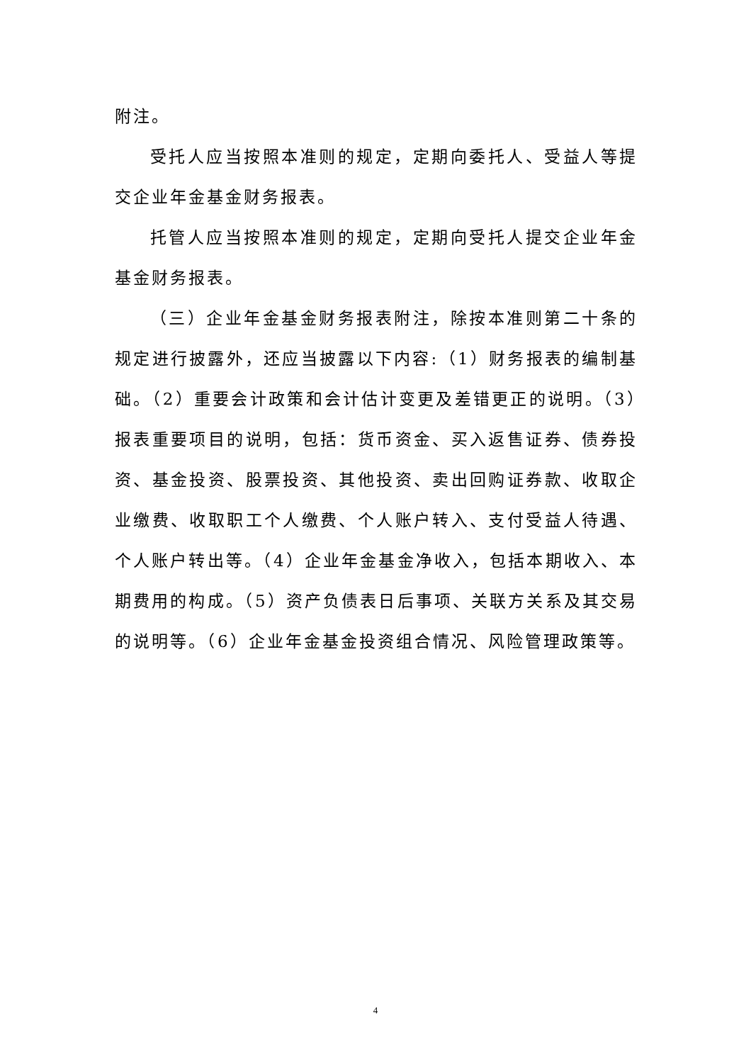附注。
受托人应当按照本准则的规定，定期向委托人、受益人等提交企业年金基金财务报表。
托管人应当按照本准则的规定，定期向受托人提交企业年金基金财务报表。
（三）企业年金基金财务报表附注，除按本准则第二十条的规定进行披露外，还应当披露以下内容:（1）财务报表的编制基础。（2）重要会计政策和会计估计变更及差错更正的说明。（3）报表重要项目的说明，包括：货币资金、买入返售证券、债券投资、基金投资、股票投资、其他投资、卖出回购证券款、收取企业缴费、收取职工个人缴费、个人账户转入、支付受益人待遇、个人账户转出等。（4）企业年金基金净收入，包括本期收入、本期费用的构成。（5）资产负债表日后事项、关联方关系及其交易的说明等。（6）企业年金基金投资组合情况、风险管理政策等。
4